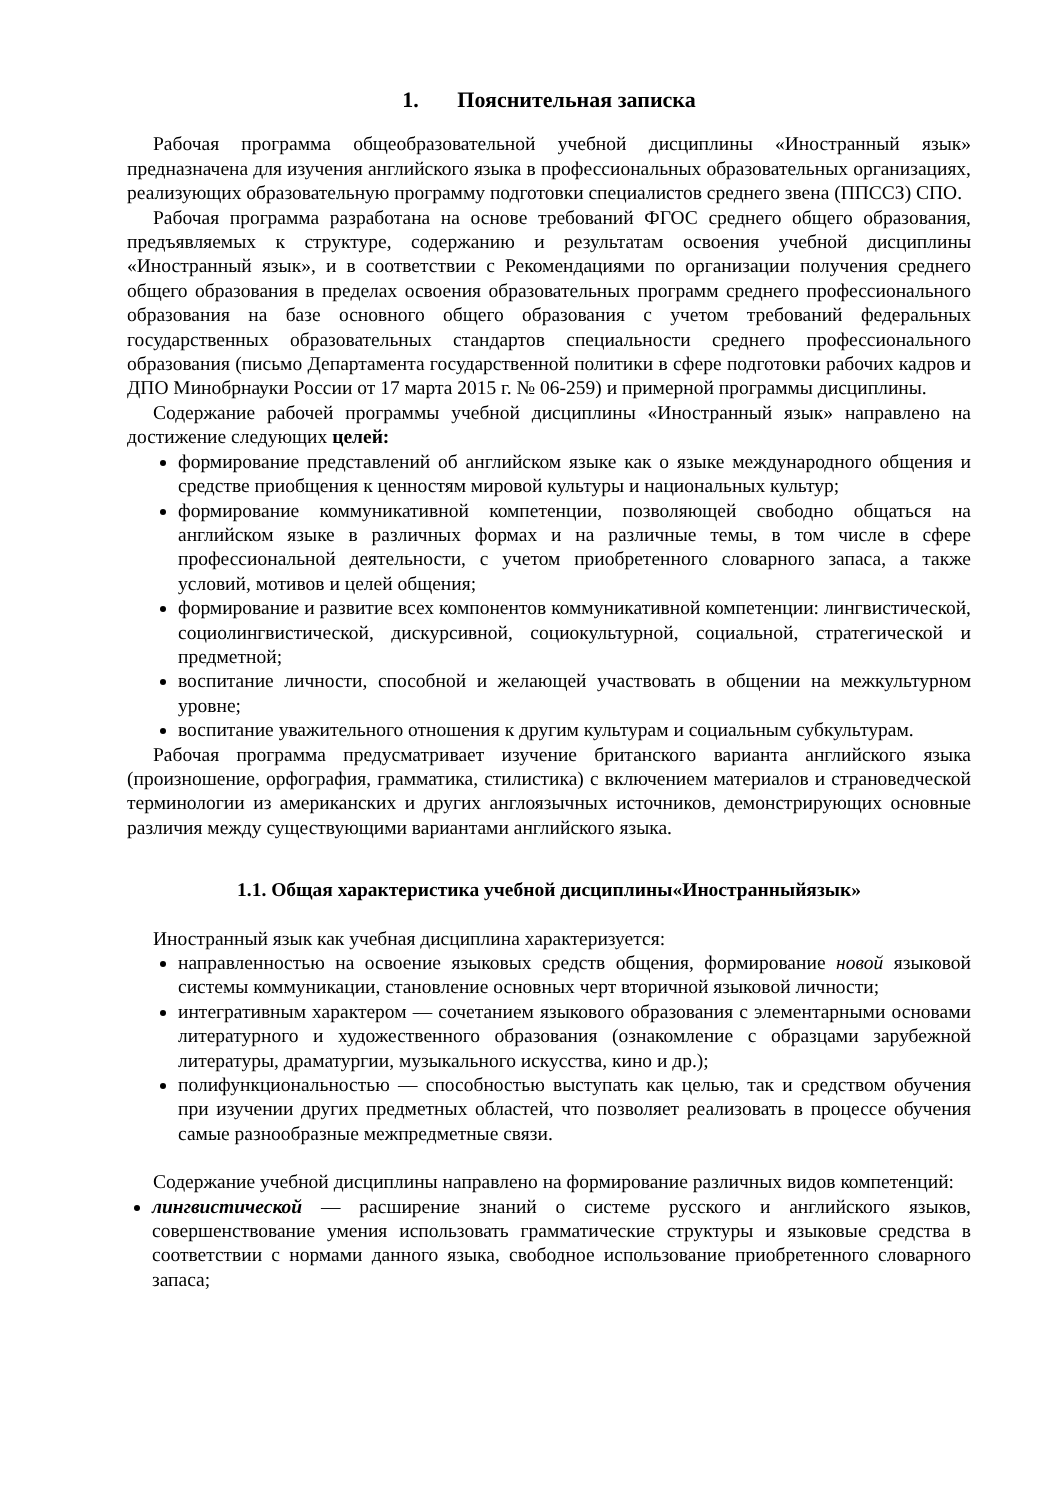1. Пояснительная записка
Рабочая программа общеобразовательной учебной дисциплины «Иностранный язык» предназначена для изучения английского языка в профессиональных образовательных организациях, реализующих образовательную программу подготовки специалистов среднего звена (ППССЗ) СПО.
Рабочая программа разработана на основе требований ФГОС среднего общего образования, предъявляемых к структуре, содержанию и результатам освоения учебной дисциплины «Иностранный язык», и в соответствии с Рекомендациями по организации получения среднего общего образования в пределах освоения образовательных программ среднего профессионального образования на базе основного общего образования с учетом требований федеральных государственных образовательных стандартов специальности среднего профессионального образования (письмо Департамента государственной политики в сфере подготовки рабочих кадров и ДПО Минобрнауки России от 17 марта 2015 г. № 06-259) и примерной программы дисциплины.
Содержание рабочей программы учебной дисциплины «Иностранный язык» направлено на достижение следующих целей:
формирование представлений об английском языке как о языке международного общения и средстве приобщения к ценностям мировой культуры и национальных культур;
формирование коммуникативной компетенции, позволяющей свободно общаться на английском языке в различных формах и на различные темы, в том числе в сфере профессиональной деятельности, с учетом приобретенного словарного запаса, а также условий, мотивов и целей общения;
формирование и развитие всех компонентов коммуникативной компетенции: лингвистической, социолингвистической, дискурсивной, социокультурной, социальной, стратегической и предметной;
воспитание личности, способной и желающей участвовать в общении на межкультурном уровне;
воспитание уважительного отношения к другим культурам и социальным субкультурам.
Рабочая программа предусматривает изучение британского варианта английского языка (произношение, орфография, грамматика, стилистика) с включением материалов и страноведческой терминологии из американских и других англоязычных источников, демонстрирующих основные различия между существующими вариантами английского языка.
1.1. Общая характеристика учебной дисциплины«Иностранныйязык»
Иностранный язык как учебная дисциплина характеризуется:
направленностью на освоение языковых средств общения, формирование новой языковой системы коммуникации, становление основных черт вторичной языковой личности;
интегративным характером — сочетанием языкового образования с элементарными основами литературного и художественного образования (ознакомление с образцами зарубежной литературы, драматургии, музыкального искусства, кино и др.);
полифункциональностью — способностью выступать как целью, так и средством обучения при изучении других предметных областей, что позволяет реализовать в процессе обучения самые разнообразные межпредметные связи.
Содержание учебной дисциплины направлено на формирование различных видов компетенций:
лингвистической — расширение знаний о системе русского и английского языков, совершенствование умения использовать грамматические структуры и языковые средства в соответствии с нормами данного языка, свободное использование приобретенного словарного запаса;